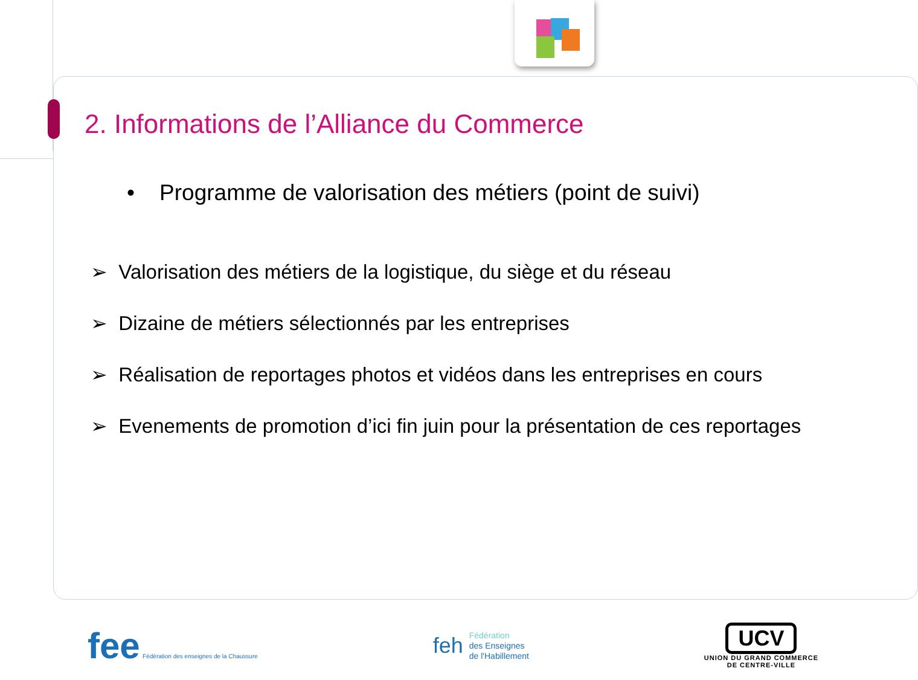2. Informations de l’Alliance du Commerce
• Programme de valorisation des métiers (point de suivi)
➢ Valorisation des métiers de la logistique, du siège et du réseau
➢ Dizaine de métiers sélectionnés par les entreprises
➢ Réalisation de reportages photos et vidéos dans les entreprises en cours
➢ Evenements de promotion d’ici fin juin pour la présentation de ces reportages
fee Fédération des enseignes de la Chaussure
feh Fédération
des Enseignes
de l'Habillement
UCV
UNION DU GRAND COMMERCE
DE CENTRE-VILLE